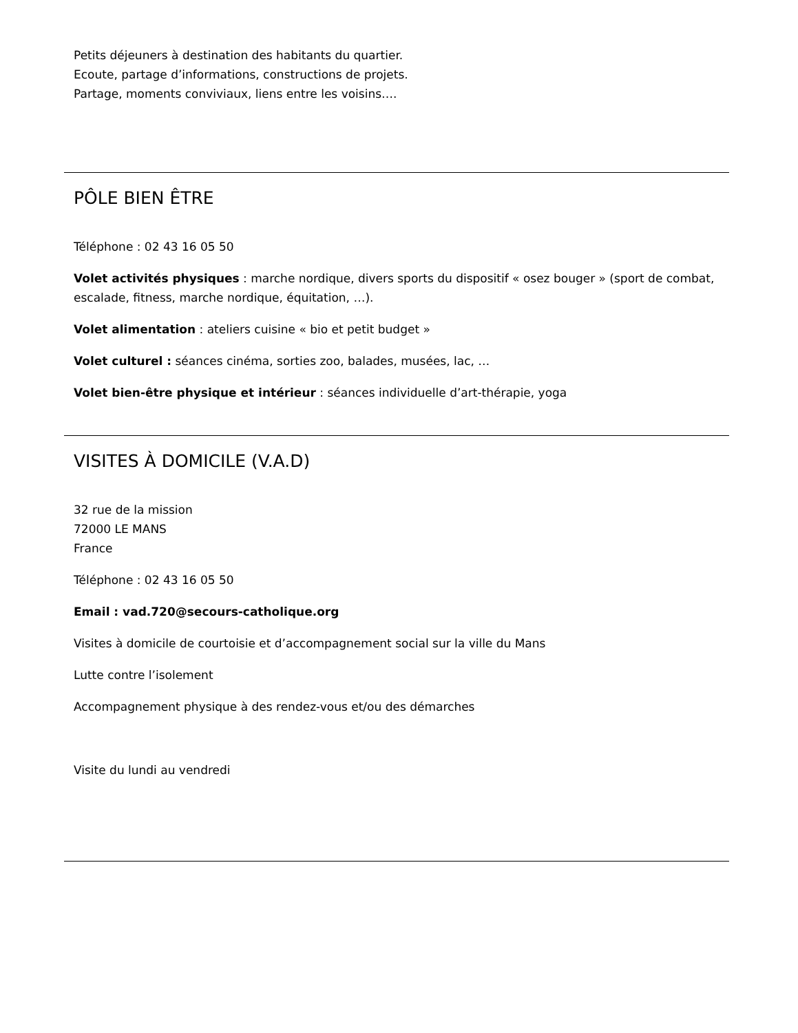Petits déjeuners à destination des habitants du quartier.
Ecoute, partage d’informations, constructions de projets.
Partage, moments conviviaux, liens entre les voisins….
PÔLE BIEN ÊTRE
Téléphone : 02 43 16 05 50
Volet activités physiques : marche nordique, divers sports du dispositif « osez bouger » (sport de combat, escalade, fitness, marche nordique, équitation, …).
Volet alimentation : ateliers cuisine « bio et petit budget »
Volet culturel : séances cinéma, sorties zoo, balades, musées, lac, …
Volet bien-être physique et intérieur : séances individuelle d’art-thérapie, yoga
VISITES À DOMICILE (V.A.D)
32 rue de la mission
72000 LE MANS
France
Téléphone : 02 43 16 05 50
Email : vad.720@secours-catholique.org
Visites à domicile de courtoisie et d’accompagnement social sur la ville du Mans
Lutte contre l’isolement
Accompagnement physique à des rendez-vous et/ou des démarches
Visite du lundi au vendredi